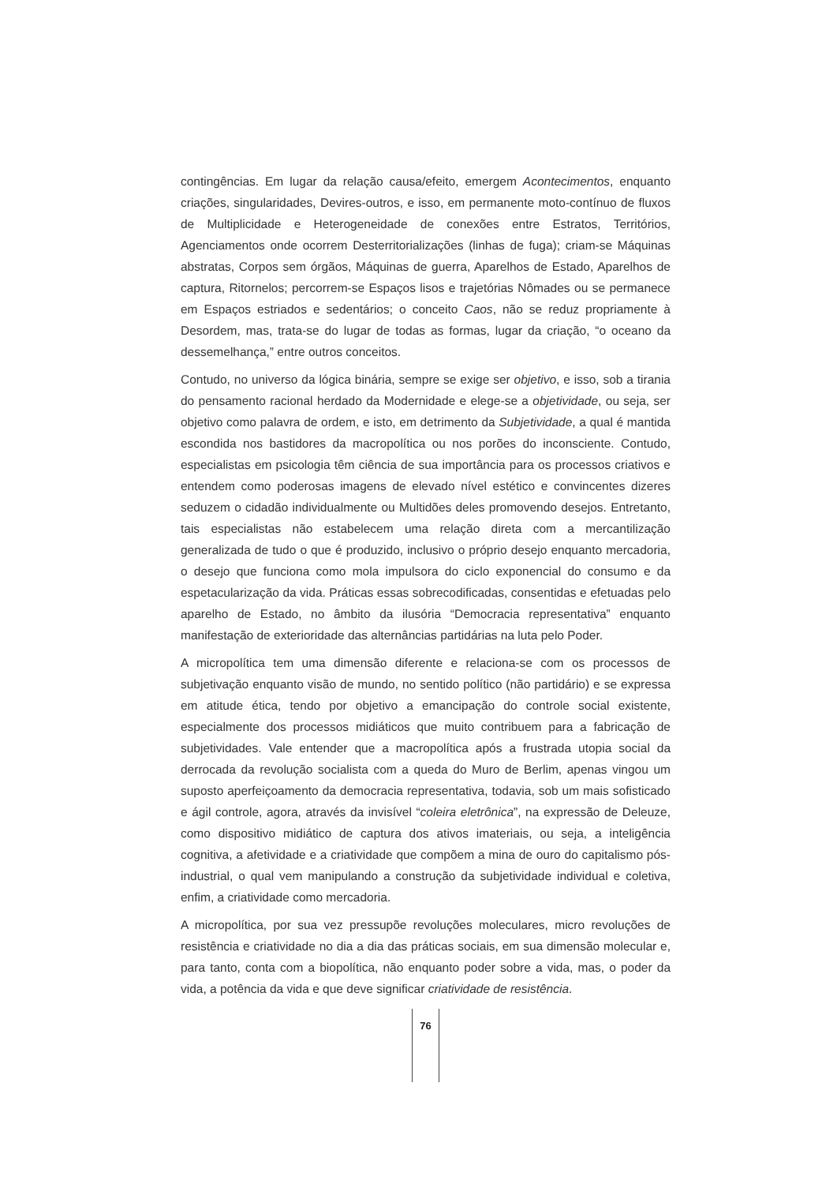contingências. Em lugar da relação causa/efeito, emergem Acontecimentos, enquanto criações, singularidades, Devires-outros, e isso, em permanente moto-contínuo de fluxos de Multiplicidade e Heterogeneidade de conexões entre Estratos, Territórios, Agenciamentos onde ocorrem Desterritorializações (linhas de fuga); criam-se Máquinas abstratas, Corpos sem órgãos, Máquinas de guerra, Aparelhos de Estado, Aparelhos de captura, Ritornelos; percorrem-se Espaços lisos e trajetórias Nômades ou se permanece em Espaços estriados e sedentários; o conceito Caos, não se reduz propriamente à Desordem, mas, trata-se do lugar de todas as formas, lugar da criação, “o oceano da dessemelhança,” entre outros conceitos.
Contudo, no universo da lógica binária, sempre se exige ser objetivo, e isso, sob a tirania do pensamento racional herdado da Modernidade e elege-se a objetividade, ou seja, ser objetivo como palavra de ordem, e isto, em detrimento da Subjetividade, a qual é mantida escondida nos bastidores da macropolítica ou nos porões do inconsciente. Contudo, especialistas em psicologia têm ciência de sua importância para os processos criativos e entendem como poderosas imagens de elevado nível estético e convincentes dizeres seduzem o cidadão individualmente ou Multidões deles promovendo desejos. Entretanto, tais especialistas não estabelecem uma relação direta com a mercantilização generalizada de tudo o que é produzido, inclusivo o próprio desejo enquanto mercadoria, o desejo que funciona como mola impulsora do ciclo exponencial do consumo e da espetacularização da vida. Práticas essas sobrecodificadas, consentidas e efetuadas pelo aparelho de Estado, no âmbito da ilusória “Democracia representativa” enquanto manifestação de exterioridade das alternâncias partidárias na luta pelo Poder.
A micropolítica tem uma dimensão diferente e relaciona-se com os processos de subjetivação enquanto visão de mundo, no sentido político (não partidário) e se expressa em atitude ética, tendo por objetivo a emancipação do controle social existente, especialmente dos processos midiáticos que muito contribuem para a fabricação de subjetividades. Vale entender que a macropolítica após a frustrada utopia social da derrocada da revolução socialista com a queda do Muro de Berlim, apenas vingou um suposto aperfeiçoamento da democracia representativa, todavia, sob um mais sofisticado e ágil controle, agora, através da invisível “coleira eletrônica”, na expressão de Deleuze, como dispositivo midiático de captura dos ativos imateriais, ou seja, a inteligência cognitiva, a afetividade e a criatividade que compõem a mina de ouro do capitalismo pós-industrial, o qual vem manipulando a construção da subjetividade individual e coletiva, enfim, a criatividade como mercadoria.
A micropolítica, por sua vez pressupõe revoluções moleculares, micro revoluções de resistência e criatividade no dia a dia das práticas sociais, em sua dimensão molecular e, para tanto, conta com a biopolítica, não enquanto poder sobre a vida, mas, o poder da vida, a potência da vida e que deve significar criatividade de resistência.
76